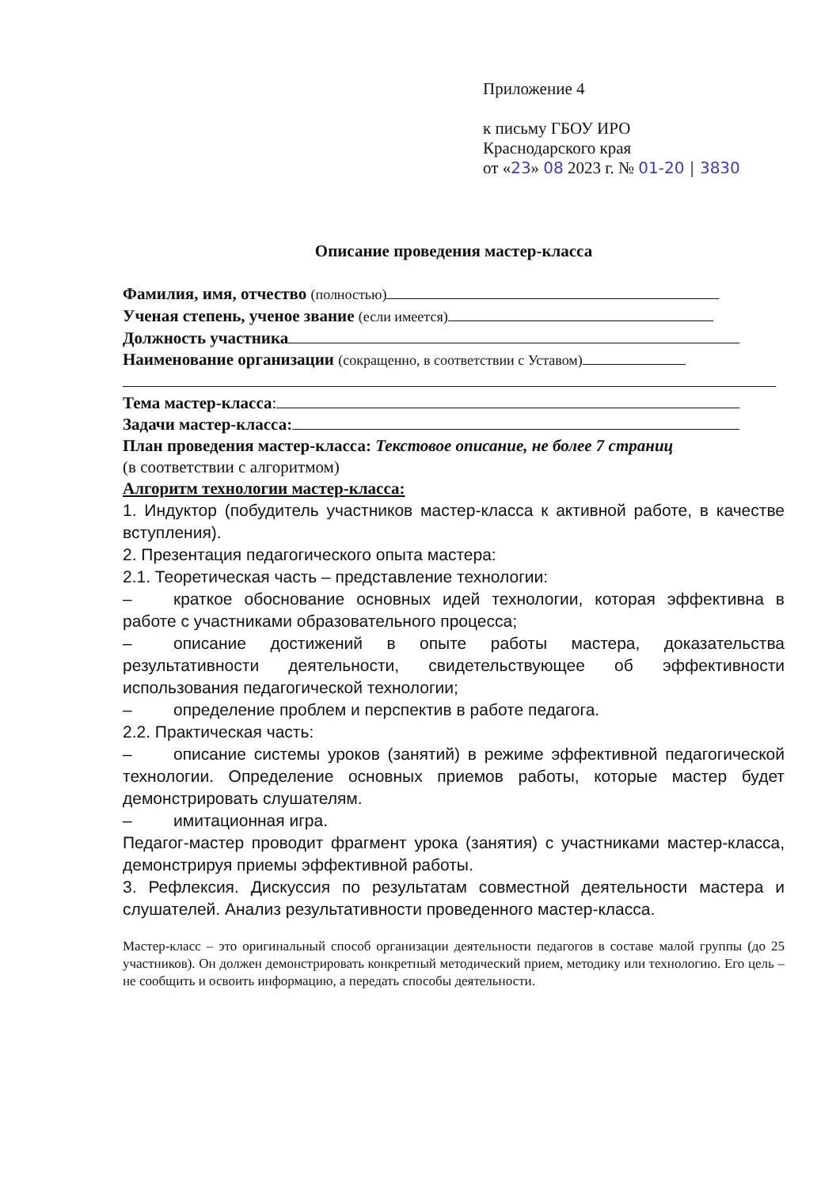Приложение 4
к письму ГБОУ ИРО
Краснодарского края
от «23» 08 2023 г. № 01-20 | 3830
Описание проведения мастер-класса
Фамилия, имя, отчество (полностью)
Ученая степень, ученое звание (если имеется)
Должность участника
Наименование организации (сокращенно, в соответствии с Уставом)
Тема мастер-класса:
Задачи мастер-класса:
План проведения мастер-класса: Текстовое описание, не более 7 страниц
(в соответствии с алгоритмом)
Алгоритм технологии мастер-класса:
1. Индуктор (побудитель участников мастер-класса к активной работе, в качестве вступления).
2. Презентация педагогического опыта мастера:
2.1. Теоретическая часть – представление технологии:
– краткое обоснование основных идей технологии, которая эффективна в работе с участниками образовательного процесса;
– описание достижений в опыте работы мастера, доказательства результативности деятельности, свидетельствующее об эффективности использования педагогической технологии;
– определение проблем и перспектив в работе педагога.
2.2. Практическая часть:
– описание системы уроков (занятий) в режиме эффективной педагогической технологии. Определение основных приемов работы, которые мастер будет демонстрировать слушателям.
– имитационная игра.
Педагог-мастер проводит фрагмент урока (занятия) с участниками мастер-класса, демонстрируя приемы эффективной работы.
3. Рефлексия. Дискуссия по результатам совместной деятельности мастера и слушателей. Анализ результативности проведенного мастер-класса.
Мастер-класс – это оригинальный способ организации деятельности педагогов в составе малой группы (до 25 участников). Он должен демонстрировать конкретный методический прием, методику или технологию. Его цель – не сообщить и освоить информацию, а передать способы деятельности.